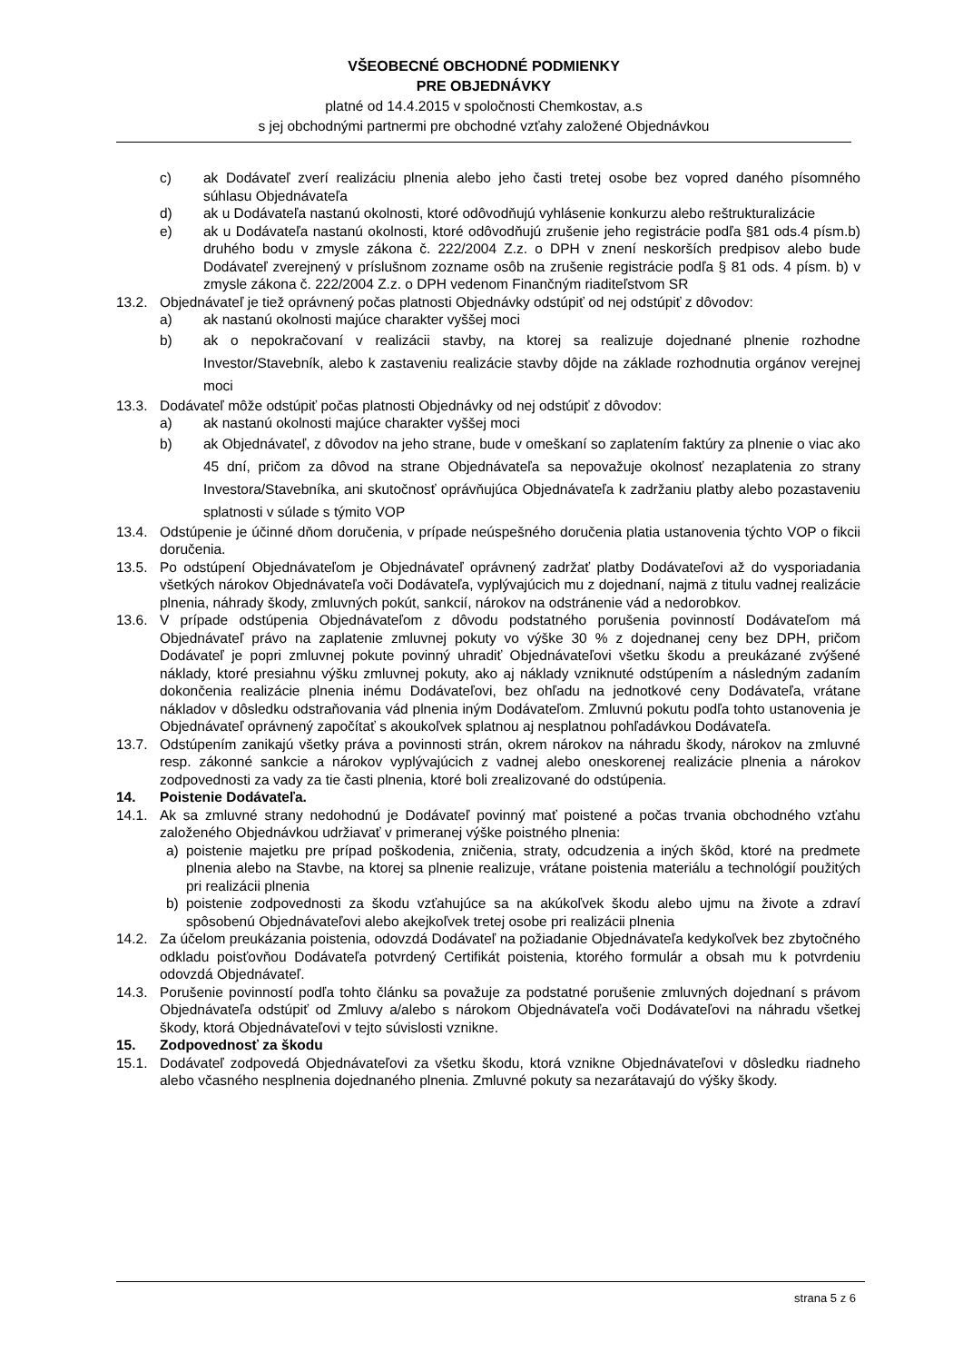VŠEOBECNÉ OBCHODNÉ PODMIENKY
PRE OBJEDNÁVKY
platné od 14.4.2015 v spoločnosti Chemkostav, a.s
s jej obchodnými partnermi pre obchodné vzťahy založené Objednávkou
c) ak Dodávateľ zverí realizáciu plnenia alebo jeho časti tretej osobe bez vopred daného písomného súhlasu Objednávateľa
d) ak u Dodávateľa nastanú okolnosti, ktoré odôvodňujú vyhlásenie konkurzu alebo reštrukturalizácie
e) ak u Dodávateľa nastanú okolnosti, ktoré odôvodňujú zrušenie jeho registrácie podľa §81 ods.4 písm.b) druhého bodu v zmysle zákona č. 222/2004 Z.z. o DPH v znení neskorších predpisov alebo bude Dodávateľ zverejnený v príslušnom zozname osôb na zrušenie registrácie podľa § 81 ods. 4 písm. b) v zmysle zákona č. 222/2004 Z.z. o DPH vedenom Finančným riaditeľstvom SR
13.2. Objednávateľ je tiež oprávnený počas platnosti Objednávky odstúpiť od nej odstúpiť z dôvodov:
a) ak nastanú okolnosti majúce charakter vyššej moci
b) ak o nepokračovaní v realizácii stavby, na ktorej sa realizuje dojednané plnenie rozhodne Investor/Stavebník, alebo k zastaveniu realizácie stavby dôjde na základe rozhodnutia orgánov verejnej moci
13.3. Dodávateľ môže odstúpiť počas platnosti Objednávky od nej odstúpiť z dôvodov:
a) ak nastanú okolnosti majúce charakter vyššej moci
b) ak Objednávateľ, z dôvodov na jeho strane, bude v omeškaní so zaplatením faktúry za plnenie o viac ako 45 dní, pričom za dôvod na strane Objednávateľa sa nepovažuje okolnosť nezaplatenia zo strany Investora/Stavebníka, ani skutočnosť oprávňujúca Objednávateľa k zadržaniu platby alebo pozastaveniu splatnosti v súlade s týmito VOP
13.4. Odstúpenie je účinné dňom doručenia, v prípade neúspešného doručenia platia ustanovenia týchto VOP o fikcii doručenia.
13.5. Po odstúpení Objednávateľom je Objednávateľ oprávnený zadržať platby Dodávateľovi až do vysporiadania všetkých nárokov Objednávateľa voči Dodávateľa, vyplývajúcich mu z dojednaní, najmä z titulu vadnej realizácie plnenia, náhrady škody, zmluvných pokút, sankcií, nárokov na odstránenie vád a nedorobkov.
13.6. V prípade odstúpenia Objednávateľom z dôvodu podstatného porušenia povinností Dodávateľom má Objednávateľ právo na zaplatenie zmluvnej pokuty vo výške 30 % z dojednanej ceny bez DPH, pričom Dodávateľ je popri zmluvnej pokute povinný uhradiť Objednávateľovi všetku škodu a preukázané zvýšené náklady, ktoré presiahnu výšku zmluvnej pokuty, ako aj náklady vzniknuté odstúpením a následným zadaním dokončenia realizácie plnenia inému Dodávateľovi, bez ohľadu na jednotkové ceny Dodávateľa, vrátane nákladov v dôsledku odstraňovania vád plnenia iným Dodávateľom. Zmluvnú pokutu podľa tohto ustanovenia je Objednávateľ oprávnený započítať s akoukoľvek splatnou aj nesplatnou pohľadávkou Dodávateľa.
13.7. Odstúpením zanikajú všetky práva a povinnosti strán, okrem nárokov na náhradu škody, nárokov na zmluvné resp. zákonné sankcie a nárokov vyplývajúcich z vadnej alebo oneskorenej realizácie plnenia a nárokov zodpovednosti za vady za tie časti plnenia, ktoré boli zrealizované do odstúpenia.
14. Poistenie Dodávateľa.
14.1. Ak sa zmluvné strany nedohodnú je Dodávateľ povinný mať poistené a počas trvania obchodného vzťahu založeného Objednávkou udržiavať v primeranej výške poistného plnenia:
a) poistenie majetku pre prípad poškodenia, zničenia, straty, odcudzenia a iných škôd, ktoré na predmete plnenia alebo na Stavbe, na ktorej sa plnenie realizuje, vrátane poistenia materiálu a technológií použitých pri realizácii plnenia
b) poistenie zodpovednosti za škodu vzťahujúce sa na akúkoľvek škodu alebo ujmu na živote a zdraví spôsobenú Objednávateľovi alebo akejkoľvek tretej osobe pri realizácii plnenia
14.2. Za účelom preukázania poistenia, odovzdá Dodávateľ na požiadanie Objednávateľa kedykoľvek bez zbytočného odkladu poisťovňou Dodávateľa potvrdený Certifikát poistenia, ktorého formulár a obsah mu k potvrdeniu odovzdá Objednávateľ.
14.3. Porušenie povinností podľa tohto článku sa považuje za podstatné porušenie zmluvných dojednaní s právom Objednávateľa odstúpiť od Zmluvy a/alebo s nárokom Objednávateľa voči Dodávateľovi na náhradu všetkej škody, ktorá Objednávateľovi v tejto súvislosti vznikne.
15. Zodpovednosť za škodu
15.1. Dodávateľ zodpovedá Objednávateľovi za všetku škodu, ktorá vznikne Objednávateľovi v dôsledku riadneho alebo včasného nesplnenia dojednaného plnenia. Zmluvné pokuty sa nezarátavajú do výšky škody.
strana 5 z 6